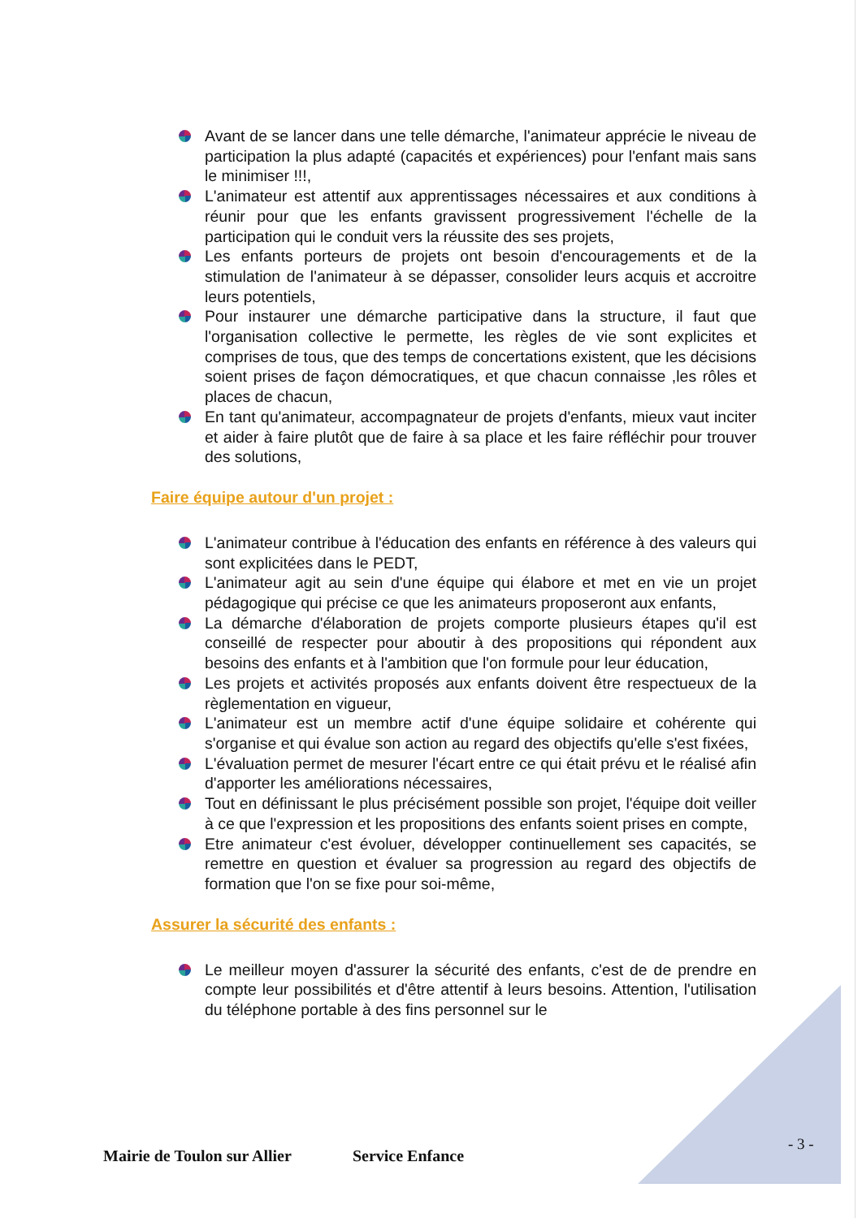Avant de se lancer dans une telle démarche, l'animateur apprécie le niveau de participation la plus adapté (capacités et expériences) pour l'enfant mais sans le minimiser !!!,
L'animateur est attentif aux apprentissages nécessaires et aux conditions à réunir pour que les enfants gravissent progressivement l'échelle de la participation qui le conduit vers la réussite des ses projets,
Les enfants porteurs de projets ont besoin d'encouragements et de la stimulation de l'animateur à se dépasser, consolider leurs acquis et accroitre leurs potentiels,
Pour instaurer une démarche participative dans la structure, il faut que l'organisation collective le permette, les règles de vie sont explicites et comprises de tous, que des temps de concertations existent, que les décisions soient prises de façon démocratiques, et que chacun connaisse ,les rôles et places de chacun,
En tant qu'animateur, accompagnateur de projets d'enfants, mieux vaut inciter et aider à faire plutôt que de faire à sa place et les faire réfléchir pour trouver des solutions,
Faire équipe autour d'un projet :
L'animateur contribue à l'éducation des enfants en référence à des valeurs qui sont explicitées dans le PEDT,
L'animateur agit au sein d'une équipe qui élabore et met en vie un projet pédagogique qui précise ce que les animateurs proposeront aux enfants,
La démarche d'élaboration de projets comporte plusieurs étapes qu'il est conseillé de respecter pour aboutir à des propositions qui répondent aux besoins des enfants et à l'ambition que l'on formule pour leur éducation,
Les projets et activités proposés aux enfants doivent être respectueux de la règlementation en vigueur,
L'animateur est un membre actif d'une équipe solidaire et cohérente qui s'organise et qui évalue son action au regard des objectifs qu'elle s'est fixées,
L'évaluation permet de mesurer l'écart entre ce qui était prévu et le réalisé afin d'apporter les améliorations nécessaires,
Tout en définissant le plus précisément possible son projet, l'équipe doit veiller à ce que l'expression et les propositions des enfants soient prises en compte,
Etre animateur c'est évoluer, développer continuellement ses capacités, se remettre en question et évaluer sa progression au regard des objectifs de formation que l'on se fixe pour soi-même,
Assurer la sécurité des enfants :
Le meilleur moyen d'assurer la sécurité des enfants, c'est de de prendre en compte leur possibilités et d'être attentif à leurs besoins. Attention, l'utilisation du téléphone portable à des fins personnel sur le
- 3 -
Mairie de Toulon sur Allier Service Enfance